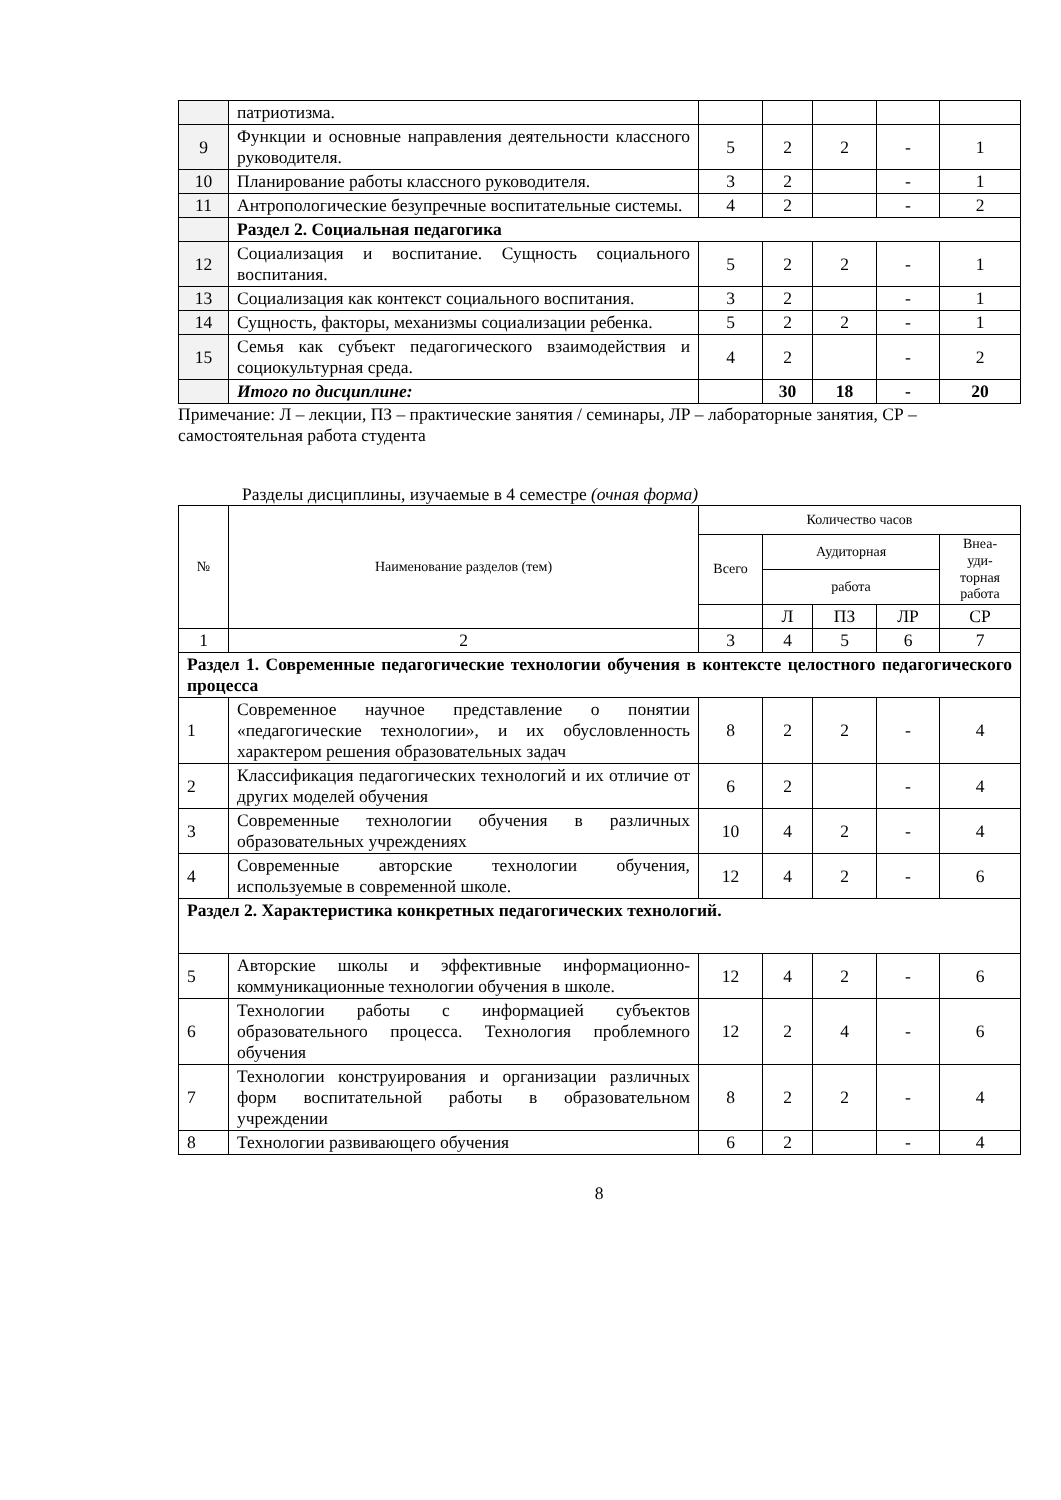| | патриотизма. | | | | | |
| 9 | Функции и основные направления деятельности классного руководителя. | 5 | 2 | 2 | - | 1 |
| 10 | Планирование работы классного руководителя. | 3 | 2 | | - | 1 |
| 11 | Антропологические безупречные воспитательные системы. | 4 | 2 | | - | 2 |
| | Раздел 2. Социальная педагогика | | | | | |
| 12 | Социализация и воспитание. Сущность социального воспитания. | 5 | 2 | 2 | - | 1 |
| 13 | Социализация как контекст социального воспитания. | 3 | 2 | | - | 1 |
| 14 | Сущность, факторы, механизмы социализации ребенка. | 5 | 2 | 2 | - | 1 |
| 15 | Семья как субъект педагогического взаимодействия и социокультурная среда. | 4 | 2 | | - | 2 |
| | Итого по дисциплине: | | 30 | 18 | - | 20 |
Примечание: Л – лекции, ПЗ – практические занятия / семинары, ЛР – лабораторные занятия, СР – самостоятельная работа студента
Разделы дисциплины, изучаемые в 4 семестре (очная форма)
| № | Наименование разделов (тем) | Количество часов | | | | |
| | | Всего | Аудиторная | | | Внеа- уди- торная работа |
| | | | работа | | | |
| | | | Л | ПЗ | ЛР | СР |
| 1 | 2 | 3 | 4 | 5 | 6 | 7 |
| Раздел 1. Современные педагогические технологии обучения в контексте целостного педагогического процесса | | | | | | |
| 1 | Современное научное представление о понятии «педагогические технологии», и их обусловленность характером решения образовательных задач | 8 | 2 | 2 | - | 4 |
| 2 | Классификация педагогических технологий и их отличие от других моделей обучения | 6 | 2 | | - | 4 |
| 3 | Современные технологии обучения в различных образовательных учреждениях | 10 | 4 | 2 | - | 4 |
| 4 | Современные авторские технологии обучения, используемые в современной школе. | 12 | 4 | 2 | - | 6 |
| Раздел 2. Характеристика конкретных педагогических технологий. | | | | | | |
| 5 | Авторские школы и эффективные информационно-коммуникационные технологии обучения в школе. | 12 | 4 | 2 | - | 6 |
| 6 | Технологии работы с информацией субъектов образовательного процесса. Технология проблемного обучения | 12 | 2 | 4 | - | 6 |
| 7 | Технологии конструирования и организации различных форм воспитательной работы в образовательном учреждении | 8 | 2 | 2 | - | 4 |
| 8 | Технологии развивающего обучения | 6 | 2 | | - | 4 |
8